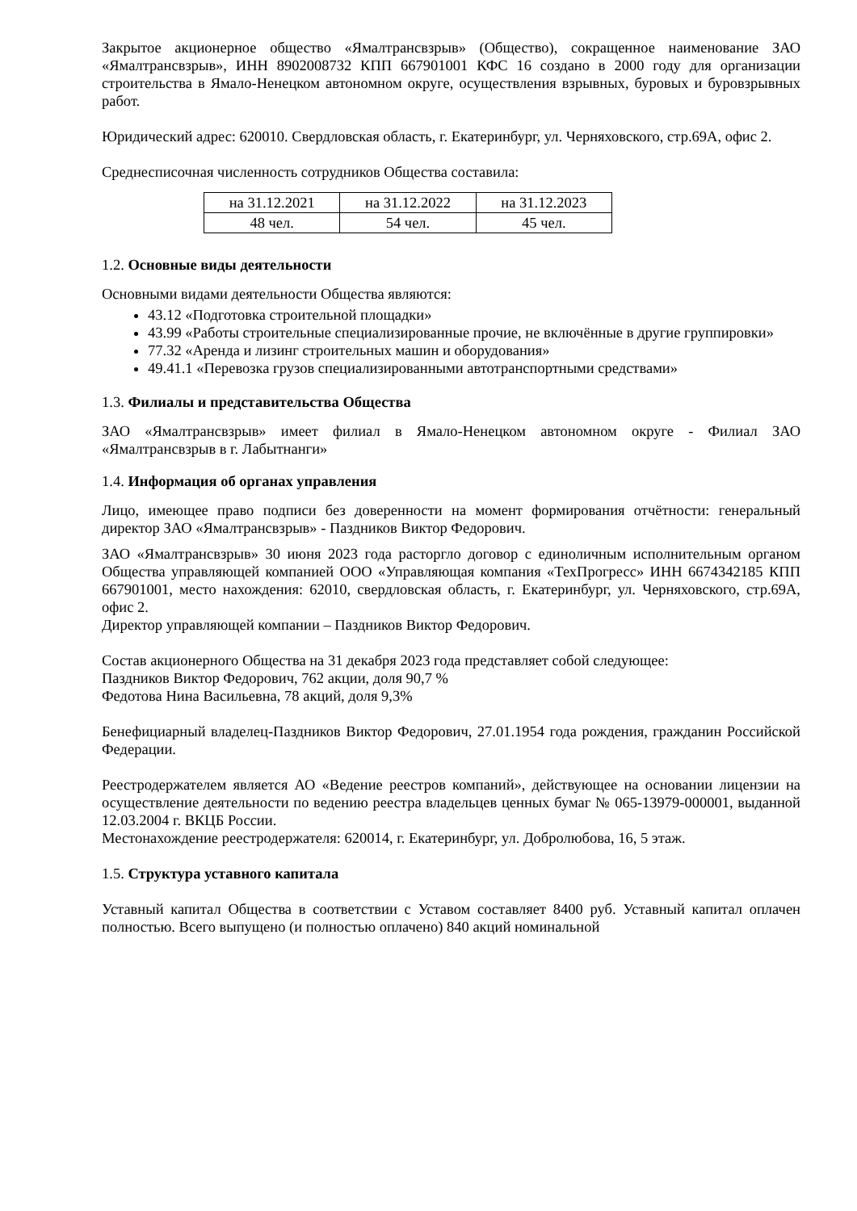Закрытое акционерное общество «Ямалтрансвзрыв» (Общество), сокращенное наименование ЗАО «Ямалтрансвзрыв», ИНН 8902008732 КПП 667901001 КФС 16 создано в 2000 году для организации строительства в Ямало-Ненецком автономном округе, осуществления взрывных, буровых и буровзрывных работ.
Юридический адрес: 620010. Свердловская область, г. Екатеринбург, ул. Черняховского, стр.69А, офис 2.
Среднесписочная численность сотрудников Общества составила:
| на 31.12.2021 | на 31.12.2022 | на 31.12.2023 |
| 48 чел. | 54 чел. | 45 чел. |
1.2. Основные виды деятельности
Основными видами деятельности Общества являются:
43.12 «Подготовка строительной площадки»
43.99 «Работы строительные специализированные прочие, не включённые в другие группировки»
77.32 «Аренда и лизинг строительных машин и оборудования»
49.41.1 «Перевозка грузов специализированными автотранспортными средствами»
1.3. Филиалы и представительства Общества
ЗАО «Ямалтрансвзрыв» имеет филиал в Ямало-Ненецком автономном округе - Филиал ЗАО «Ямалтрансвзрыв в г. Лабытнанги»
1.4. Информация об органах управления
Лицо, имеющее право подписи без доверенности на момент формирования отчётности: генеральный директор ЗАО «Ямалтрансвзрыв» - Паздников Виктор Федорович.
ЗАО «Ямалтрансвзрыв» 30 июня 2023 года расторгло договор с единоличным исполнительным органом Общества управляющей компанией ООО «Управляющая компания «ТехПрогресс» ИНН 6674342185 КПП 667901001, место нахождения: 62010, свердловская область, г. Екатеринбург, ул. Черняховского, стр.69А, офис 2.
Директор управляющей компании – Паздников Виктор Федорович.
Состав акционерного Общества на 31 декабря 2023 года представляет собой следующее:
Паздников Виктор Федорович, 762 акции, доля 90,7 %
Федотова Нина Васильевна, 78 акций, доля 9,3%
Бенефициарный владелец-Паздников Виктор Федорович, 27.01.1954 года рождения, гражданин Российской Федерации.
Реестродержателем является АО «Ведение реестров компаний», действующее на основании лицензии на осуществление деятельности по ведению реестра владельцев ценных бумаг № 065-13979-000001, выданной 12.03.2004 г. ВКЦБ России.
Местонахождение реестродержателя: 620014, г. Екатеринбург, ул. Добролюбова, 16, 5 этаж.
1.5. Структура уставного капитала
Уставный капитал Общества в соответствии с Уставом составляет 8400 руб. Уставный капитал оплачен полностью. Всего выпущено (и полностью оплачено) 840 акций номинальной